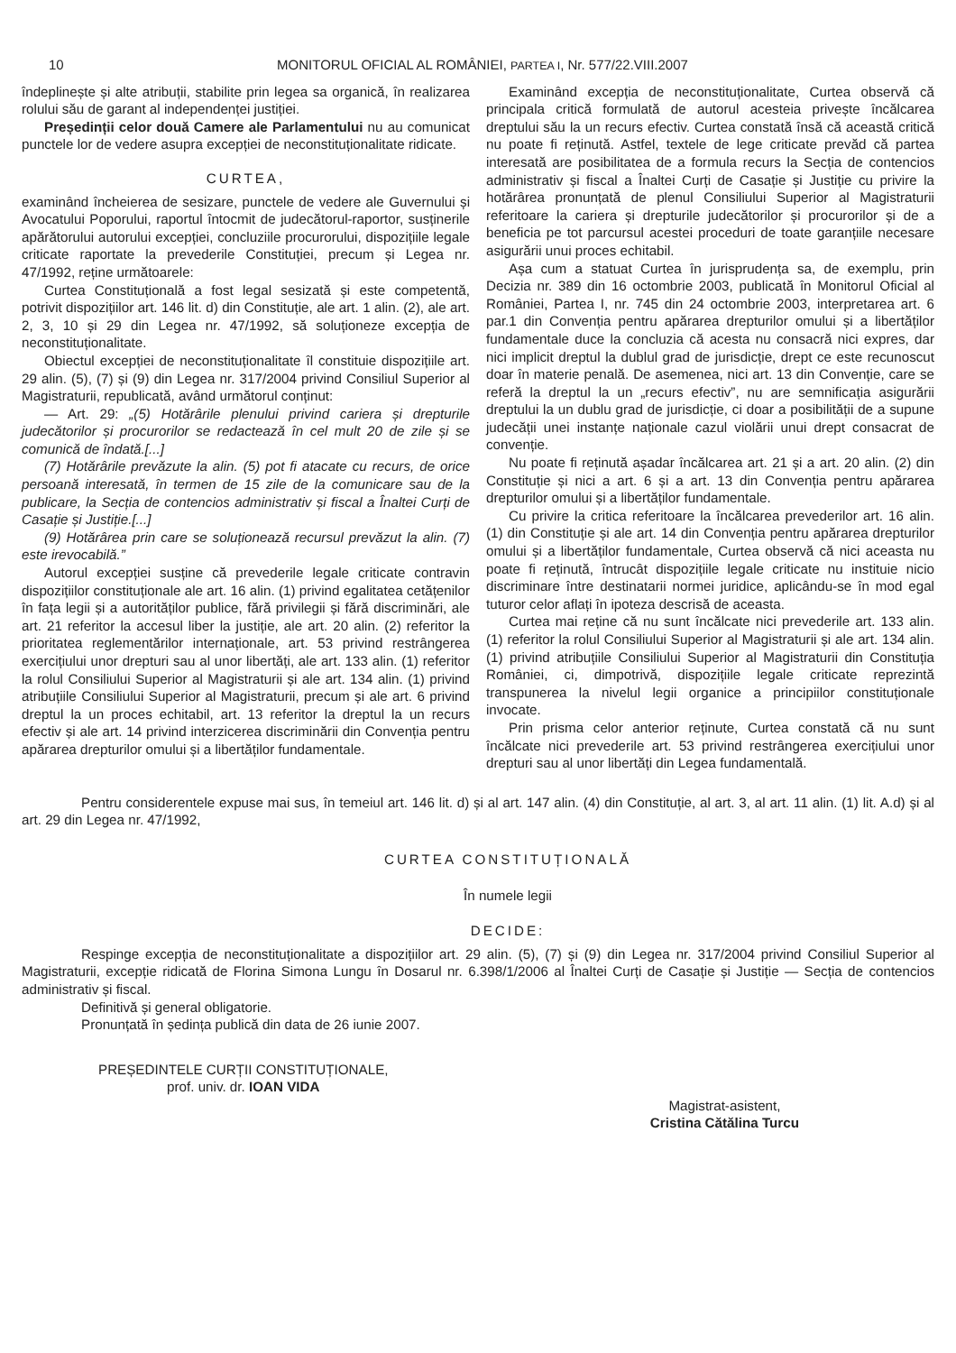10 MONITORUL OFICIAL AL ROMÂNIEI, PARTEA I, Nr. 577/22.VIII.2007
îndeplinește și alte atribuții, stabilite prin legea sa organică, în realizarea rolului său de garant al independenței justiției.
Președinții celor două Camere ale Parlamentului nu au comunicat punctele lor de vedere asupra excepției de neconstituționalitate ridicate.
CURTEA,
examinând încheierea de sesizare, punctele de vedere ale Guvernului și Avocatului Poporului, raportul întocmit de judecătorul-raportor, susținerile apărătorului autorului excepției, concluziile procurorului, dispozițiile legale criticate raportate la prevederile Constituției, precum și Legea nr. 47/1992, reține următoarele:
Curtea Constituțională a fost legal sesizată și este competentă, potrivit dispozițiilor art. 146 lit. d) din Constituție, ale art. 1 alin. (2), ale art. 2, 3, 10 și 29 din Legea nr. 47/1992, să soluționeze excepția de neconstituționalitate.
Obiectul excepției de neconstituționalitate îl constituie dispozițiile art. 29 alin. (5), (7) și (9) din Legea nr. 317/2004 privind Consiliul Superior al Magistraturii, republicată, având următorul conținut:
— Art. 29: „(5) Hotărârile plenului privind cariera și drepturile judecătorilor și procurorilor se redactează în cel mult 20 de zile și se comunică de îndată.[...]
(7) Hotărârile prevăzute la alin. (5) pot fi atacate cu recurs, de orice persoană interesată, în termen de 15 zile de la comunicare sau de la publicare, la Secția de contencios administrativ și fiscal a Înaltei Curți de Casație și Justiție.[...]
(9) Hotărârea prin care se soluționează recursul prevăzut la alin. (7) este irevocabilă.”
Autorul excepției susține că prevederile legale criticate contravin dispozițiilor constituționale ale art. 16 alin. (1) privind egalitatea cetățenilor în fața legii și a autorităților publice, fără privilegii și fără discriminări, ale art. 21 referitor la accesul liber la justiție, ale art. 20 alin. (2) referitor la prioritatea reglementărilor internaționale, art. 53 privind restrângerea exercițiului unor drepturi sau al unor libertăți, ale art. 133 alin. (1) referitor la rolul Consiliului Superior al Magistraturii și ale art. 134 alin. (1) privind atribuțiile Consiliului Superior al Magistraturii, precum și ale art. 6 privind dreptul la un proces echitabil, art. 13 referitor la dreptul la un recurs efectiv și ale art. 14 privind interzicerea discriminării din Convenția pentru apărarea drepturilor omului și a libertăților fundamentale.
Examinând excepția de neconstituționalitate, Curtea observă că principala critică formulată de autorul acesteia privește încălcarea dreptului său la un recurs efectiv. Curtea constată însă că această critică nu poate fi reținută. Astfel, textele de lege criticate prevăd că partea interesată are posibilitatea de a formula recurs la Secția de contencios administrativ și fiscal a Înaltei Curți de Casație și Justiție cu privire la hotărârea pronunțată de plenul Consiliului Superior al Magistraturii referitoare la cariera și drepturile judecătorilor și procurorilor și de a beneficia pe tot parcursul acestei proceduri de toate garanțiile necesare asigurării unui proces echitabil.
Așa cum a statuat Curtea în jurisprudența sa, de exemplu, prin Decizia nr. 389 din 16 octombrie 2003, publicată în Monitorul Oficial al României, Partea I, nr. 745 din 24 octombrie 2003, interpretarea art. 6 par.1 din Convenția pentru apărarea drepturilor omului și a libertăților fundamentale duce la concluzia că acesta nu consacră nici expres, dar nici implicit dreptul la dublul grad de jurisdicție, drept ce este recunoscut doar în materie penală. De asemenea, nici art. 13 din Convenție, care se referă la dreptul la un „recurs efectiv”, nu are semnificația asigurării dreptului la un dublu grad de jurisdicție, ci doar a posibilității de a supune judecății unei instanțe naționale cazul violării unui drept consacrat de convenție.
Nu poate fi reținută așadar încălcarea art. 21 și a art. 20 alin. (2) din Constituție și nici a art. 6 și a art. 13 din Convenția pentru apărarea drepturilor omului și a libertăților fundamentale.
Cu privire la critica referitoare la încălcarea prevederilor art. 16 alin. (1) din Constituție și ale art. 14 din Convenția pentru apărarea drepturilor omului și a libertăților fundamentale, Curtea observă că nici aceasta nu poate fi reținută, întrucât dispozițiile legale criticate nu instituie nicio discriminare între destinatarii normei juridice, aplicându-se în mod egal tuturor celor aflați în ipoteza descrisă de aceasta.
Curtea mai reține că nu sunt încălcate nici prevederile art. 133 alin. (1) referitor la rolul Consiliului Superior al Magistraturii și ale art. 134 alin. (1) privind atribuțiile Consiliului Superior al Magistraturii din Constituția României, ci, dimpotrivă, dispozițiile legale criticate reprezintă transpunerea la nivelul legii organice a principiilor constituționale invocate.
Prin prisma celor anterior reținute, Curtea constată că nu sunt încălcate nici prevederile art. 53 privind restrângerea exercițiului unor drepturi sau al unor libertăți din Legea fundamentală.
Pentru considerentele expuse mai sus, în temeiul art. 146 lit. d) și al art. 147 alin. (4) din Constituție, al art. 3, al art. 11 alin. (1) lit. A.d) și al art. 29 din Legea nr. 47/1992,
CURTEA CONSTITUȚIONALĂ
În numele legii
DECIDE:
Respinge excepția de neconstituționalitate a dispozițiilor art. 29 alin. (5), (7) și (9) din Legea nr. 317/2004 privind Consiliul Superior al Magistraturii, excepție ridicată de Florina Simona Lungu în Dosarul nr. 6.398/1/2006 al Înaltei Curți de Casație și Justiție — Secția de contencios administrativ și fiscal.
Definitivă și general obligatorie.
Pronunțată în ședința publică din data de 26 iunie 2007.
PREȘEDINTELE CURȚII CONSTITUȚIONALE,
prof. univ. dr. IOAN VIDA
Magistrat-asistent,
Cristina Cătălina Turcu